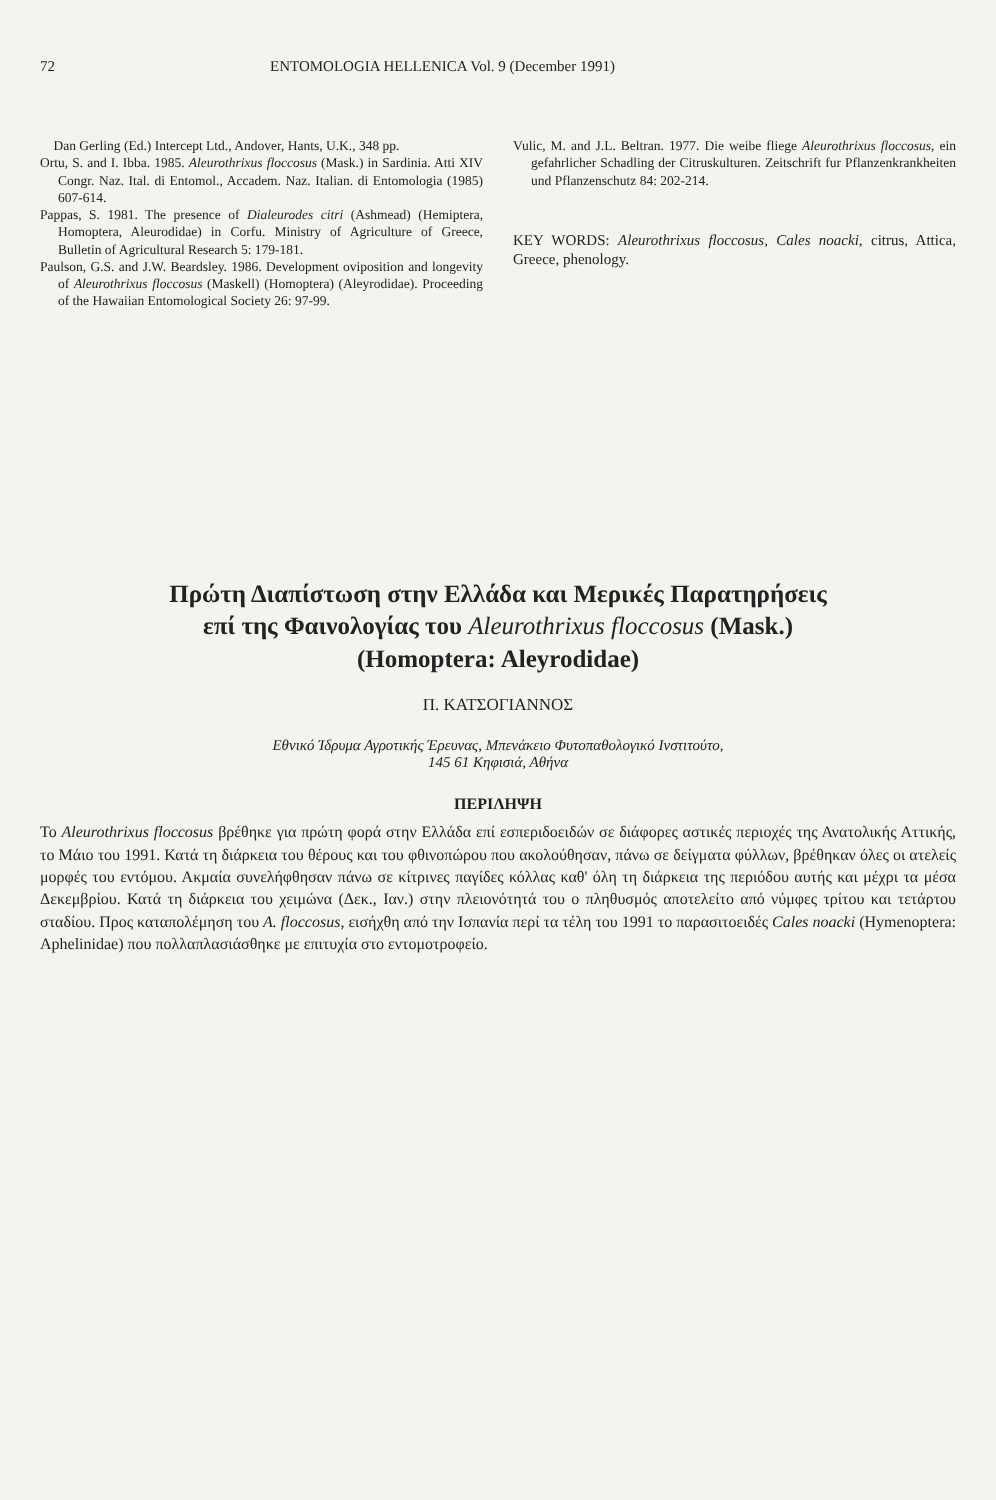72 ENTOMOLOGIA HELLENICA Vol. 9 (December 1991)
Dan Gerling (Ed.) Intercept Ltd., Andover, Hants, U.K., 348 pp.
Ortu, S. and I. Ibba. 1985. Aleurothrixus floccosus (Mask.) in Sardinia. Atti XIV Congr. Naz. Ital. di Entomol., Accadem. Naz. Italian. di Entomologia (1985) 607-614.
Pappas, S. 1981. The presence of Dialeurodes citri (Ashmead) (Hemiptera, Homoptera, Aleurodidae) in Corfu. Ministry of Agriculture of Greece, Bulletin of Agricultural Research 5: 179-181.
Paulson, G.S. and J.W. Beardsley. 1986. Development oviposition and longevity of Aleurothrixus floccosus (Maskell) (Homoptera) (Aleyrodidae). Proceeding of the Hawaiian Entomological Society 26: 97-99.
Vulic, M. and J.L. Beltran. 1977. Die weibe fliege Aleurothrixus floccosus, ein gefahrlicher Schadling der Citruskulturen. Zeitschrift fur Pflanzenkrankheiten und Pflanzenschutz 84: 202-214.
KEY WORDS: Aleurothrixus floccosus, Cales noacki, citrus, Attica, Greece, phenology.
Πρώτη Διαπίστωση στην Ελλάδα και Μερικές Παρατηρήσεις
επί της Φαινολογίας του Aleurothrixus floccosus (Mask.)
(Homoptera: Aleyrodidae)
Π. ΚΑΤΣΟΓΙΑΝΝΟΣ
Εθνικό Ίδρυμα Αγροτικής Έρευνας, Μπενάκειο Φυτοπαθολογικό Ινστιτούτο,
145 61 Κηφισιά, Αθήνα
ΠΕΡΙΛΗΨΗ
Το Aleurothrixus floccosus βρέθηκε για πρώτη φορά στην Ελλάδα επί εσπεριδοειδών σε διάφορες αστικές περιοχές της Ανατολικής Αττικής, το Μάιο του 1991. Κατά τη διάρκεια του θέρους και του φθινοπώρου που ακολούθησαν, πάνω σε δείγματα φύλλων, βρέθηκαν όλες οι ατελείς μορφές του εντόμου. Ακμαία συνελήφθησαν πάνω σε κίτρινες παγίδες κόλλας καθ' όλη τη διάρκεια της περιόδου αυτής και μέχρι τα μέσα Δεκεμβρίου. Κατά τη διάρκεια του χειμώνα (Δεκ., Ιαν.) στην πλειονότητά του ο πληθυσμός αποτελείτο από νύμφες τρίτου και τετάρτου σταδίου. Προς καταπολέμηση του A. floccosus, εισήχθη από την Ισπανία περί τα τέλη του 1991 το παρασιτοειδές Cales noacki (Hymenoptera: Aphelinidae) που πολλαπλασιάσθηκε με επιτυχία στο εντομοτροφείο.